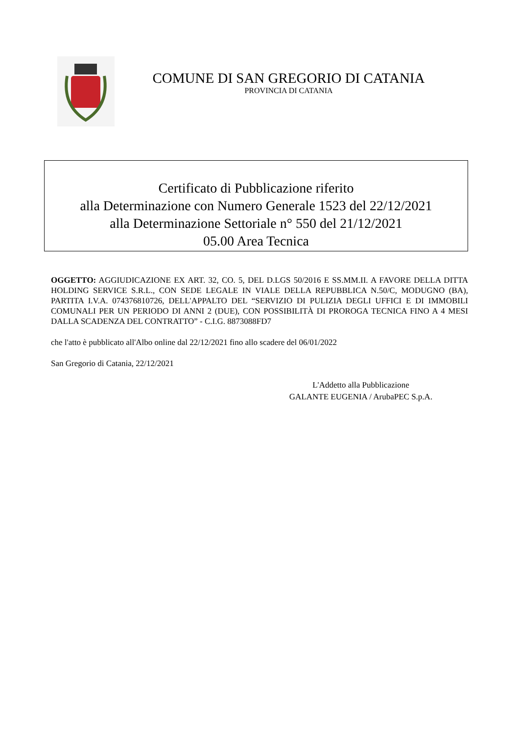COMUNE DI SAN GREGORIO DI CATANIA
PROVINCIA DI CATANIA
Certificato di Pubblicazione riferito
alla Determinazione con Numero Generale 1523 del 22/12/2021
alla Determinazione Settoriale n° 550 del 21/12/2021
05.00 Area Tecnica
OGGETTO: AGGIUDICAZIONE EX ART. 32, CO. 5, DEL D.LGS 50/2016 E SS.MM.II. A FAVORE DELLA DITTA HOLDING SERVICE S.R.L., CON SEDE LEGALE IN VIALE DELLA REPUBBLICA N.50/C, MODUGNO (BA), PARTITA I.V.A. 074376810726, DELL'APPALTO DEL “SERVIZIO DI PULIZIA DEGLI UFFICI E DI IMMOBILI COMUNALI PER UN PERIODO DI ANNI 2 (DUE), CON POSSIBILITÀ DI PROROGA TECNICA FINO A 4 MESI DALLA SCADENZA DEL CONTRATTO” - C.I.G. 8873088FD7
che l'atto è pubblicato all'Albo online dal 22/12/2021 fino allo scadere del 06/01/2022
San Gregorio di Catania, 22/12/2021
L'Addetto alla Pubblicazione
GALANTE EUGENIA / ArubaPEC S.p.A.